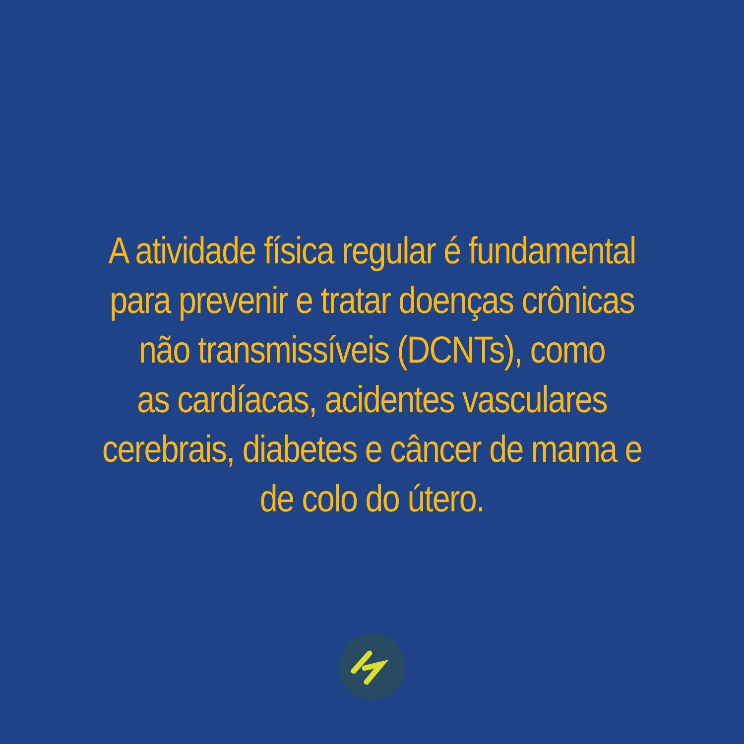A atividade física regular é fundamental
para prevenir e tratar doenças crônicas
não transmissíveis (DCNTs), como
as cardíacas, acidentes vasculares
cerebrais, diabetes e câncer de mama e
de colo do útero.